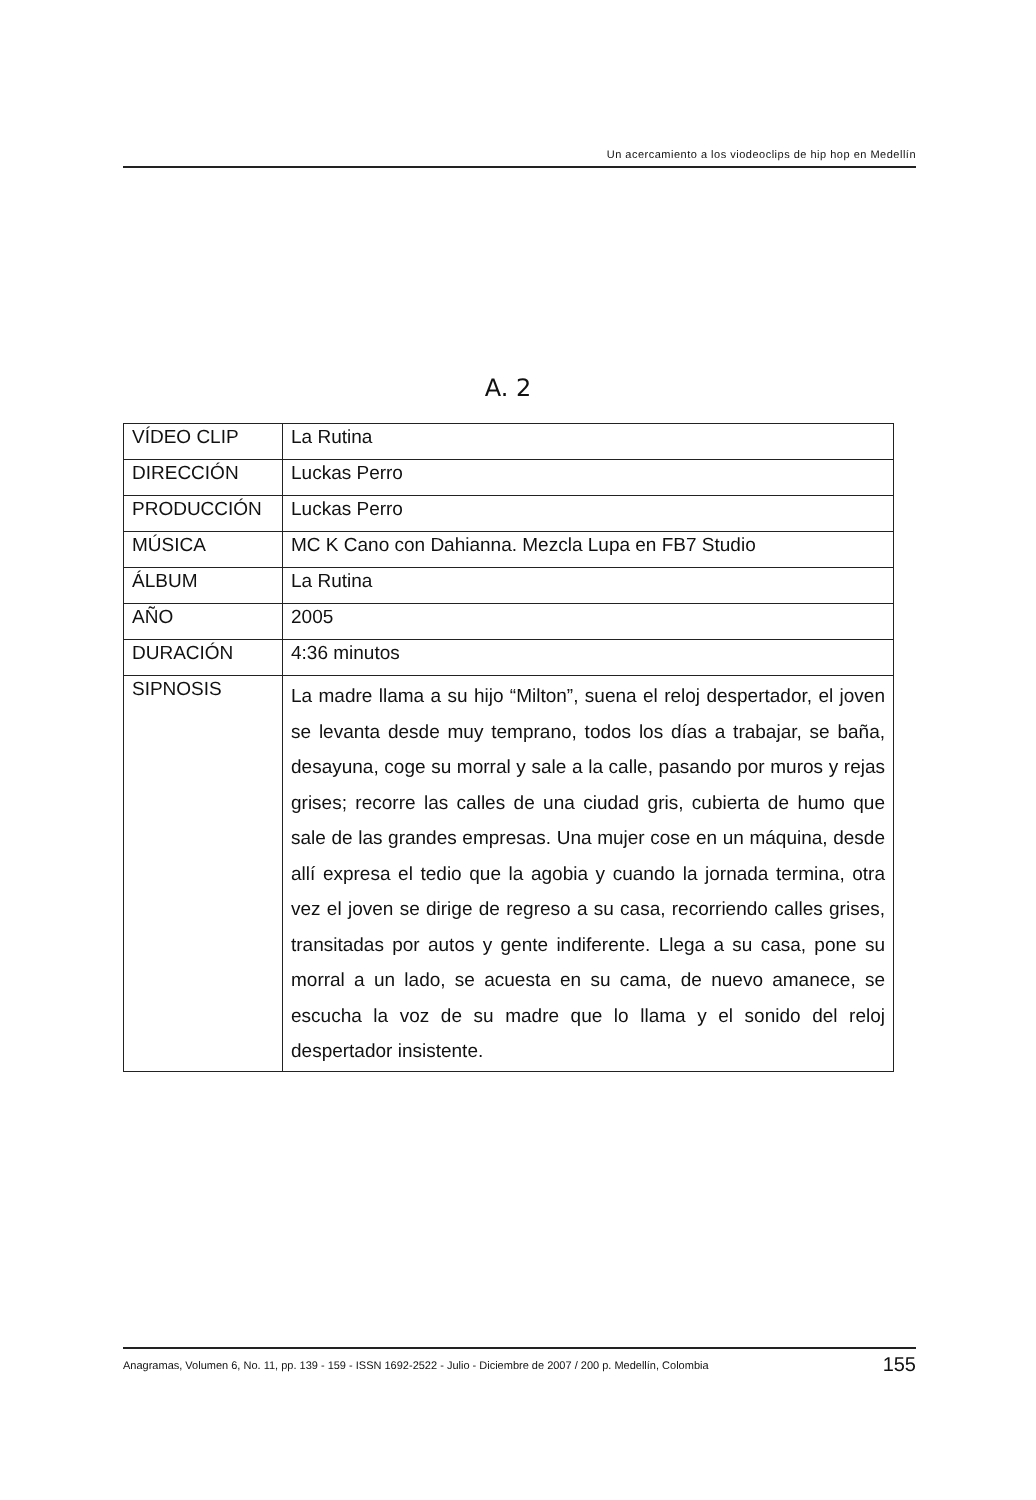Un acercamiento a los viodeoclips de hip hop en Medellín
A. 2
| VÍDEO CLIP | La Rutina |
| DIRECCIÓN | Luckas Perro |
| PRODUCCIÓN | Luckas Perro |
| MÚSICA | MC K Cano con Dahianna. Mezcla Lupa en FB7 Studio |
| ÁLBUM | La Rutina |
| AÑO | 2005 |
| DURACIÓN | 4:36 minutos |
| SIPNOSIS | La madre llama a su hijo “Milton”, suena el reloj despertador, el joven se levanta desde muy temprano, todos los días a trabajar, se baña, desayuna, coge su morral y sale a la calle, pasando por muros y rejas grises; recorre las calles de una ciudad gris, cubierta de humo que sale de las grandes empresas. Una mujer cose en un máquina, desde allí expresa el tedio que la agobia y cuando la jornada termina, otra vez el joven se dirige de regreso a su casa, recorriendo calles grises, transitadas por autos y gente indiferente. Llega a su casa, pone su morral a un lado, se acuesta en su cama, de nuevo amanece, se escucha la voz de su madre que lo llama y el sonido del reloj despertador insistente. |
Anagramas, Volumen 6, No. 11, pp. 139 - 159 - ISSN 1692-2522 - Julio - Diciembre de 2007 / 200 p. Medellín, Colombia 155